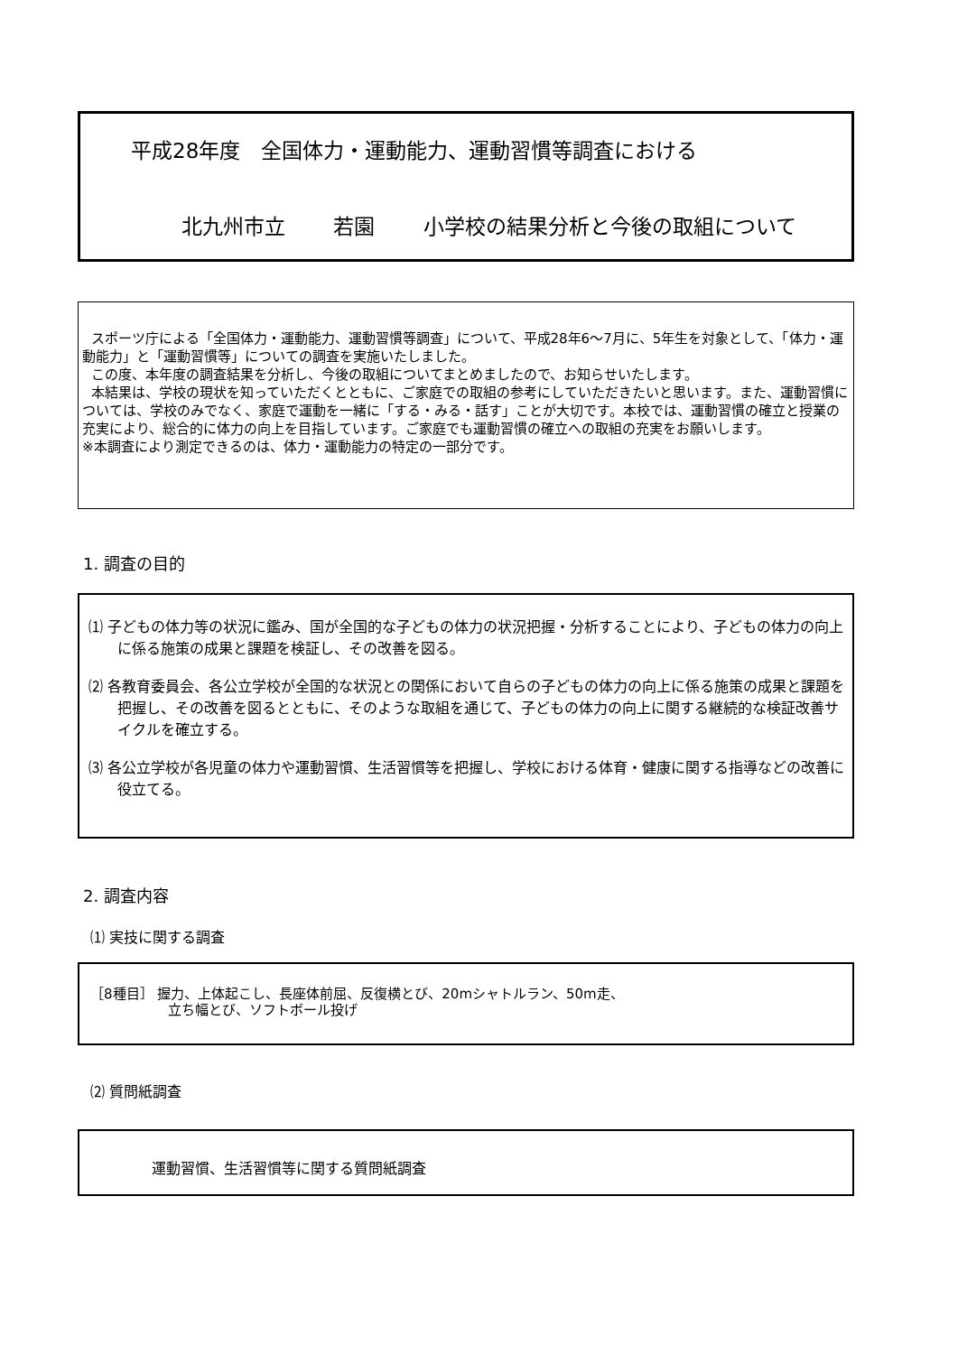平成28年度　全国体力・運動能力、運動習慣等調査における
北九州市立　　 若園　　 小学校の結果分析と今後の取組について
スポーツ庁による「全国体力・運動能力、運動習慣等調査」について、平成28年6～7月に、5年生を対象として、「体力・運動能力」と「運動習慣等」についての調査を実施いたしました。
この度、本年度の調査結果を分析し、今後の取組についてまとめましたので、お知らせいたします。
本結果は、学校の現状を知っていただくとともに、ご家庭での取組の参考にしていただきたいと思います。また、運動習慣については、学校のみでなく、家庭で運動を一緒に「する・みる・話す」ことが大切です。本校では、運動習慣の確立と授業の充実により、総合的に体力の向上を目指しています。ご家庭でも運動習慣の確立への取組の充実をお願いします。
※本調査により測定できるのは、体力・運動能力の特定の一部分です。
1. 調査の目的
⑴ 子どもの体力等の状況に鑑み、国が全国的な子どもの体力の状況把握・分析することにより、子どもの体力の向上に係る施策の成果と課題を検証し、その改善を図る。
⑵ 各教育委員会、各公立学校が全国的な状況との関係において自らの子どもの体力の向上に係る施策の成果と課題を把握し、その改善を図るとともに、そのような取組を通じて、子どもの体力の向上に関する継続的な検証改善サイクルを確立する。
⑶ 各公立学校が各児童の体力や運動習慣、生活習慣等を把握し、学校における体育・健康に関する指導などの改善に役立てる。
2. 調査内容
⑴ 実技に関する調査
［8種目］ 握力、上体起こし、長座体前屈、反復横とび、20mシャトルラン、50m走、
立ち幅とび、ソフトボール投げ
⑵ 質問紙調査
運動習慣、生活習慣等に関する質問紙調査